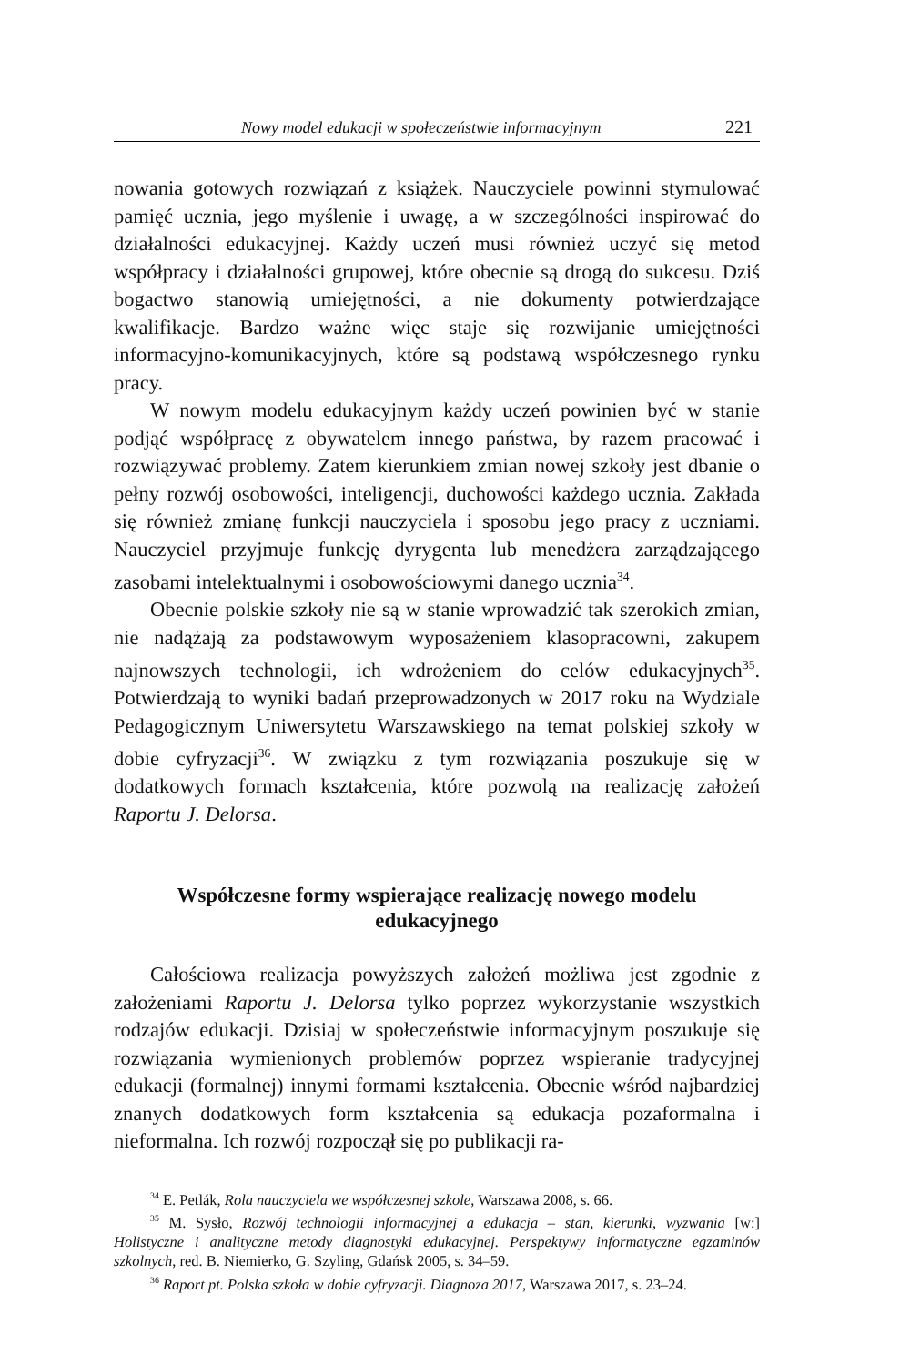Nowy model edukacji w społeczeństwie informacyjnym 221
nowania gotowych rozwiązań z książek. Nauczyciele powinni stymulować pamięć ucznia, jego myślenie i uwagę, a w szczególności inspirować do działalności edukacyjnej. Każdy uczeń musi również uczyć się metod współpracy i działalności grupowej, które obecnie są drogą do sukcesu. Dziś bogactwo stanowią umiejętności, a nie dokumenty potwierdzające kwalifikacje. Bardzo ważne więc staje się rozwijanie umiejętności informacyjno-komunikacyjnych, które są podstawą współczesnego rynku pracy.
W nowym modelu edukacyjnym każdy uczeń powinien być w stanie podjąć współpracę z obywatelem innego państwa, by razem pracować i rozwiązywać problemy. Zatem kierunkiem zmian nowej szkoły jest dbanie o pełny rozwój osobowości, inteligencji, duchowości każdego ucznia. Zakłada się również zmianę funkcji nauczyciela i sposobu jego pracy z uczniami. Nauczyciel przyjmuje funkcję dyrygenta lub menedżera zarządzającego zasobami intelektualnymi i osobowościowymi danego ucznia<sup>34</sup>.
Obecnie polskie szkoły nie są w stanie wprowadzić tak szerokich zmian, nie nadążają za podstawowym wyposażeniem klasopracowni, zakupem najnowszych technologii, ich wdrożeniem do celów edukacyjnych<sup>35</sup>. Potwierdzają to wyniki badań przeprowadzonych w 2017 roku na Wydziale Pedagogicznym Uniwersytetu Warszawskiego na temat polskiej szkoły w dobie cyfryzacji<sup>36</sup>. W związku z tym rozwiązania poszukuje się w dodatkowych formach kształcenia, które pozwolą na realizację założeń Raportu J. Delorsa.
Współczesne formy wspierające realizację nowego modelu edukacyjnego
Całościowa realizacja powyższych założeń możliwa jest zgodnie z założeniami Raportu J. Delorsa tylko poprzez wykorzystanie wszystkich rodzajów edukacji. Dzisiaj w społeczeństwie informacyjnym poszukuje się rozwiązania wymienionych problemów poprzez wspieranie tradycyjnej edukacji (formalnej) innymi formami kształcenia. Obecnie wśród najbardziej znanych dodatkowych form kształcenia są edukacja pozaformalna i nieformalna. Ich rozwój rozpoczął się po publikacji ra-
<sup>34</sup> E. Petlák, Rola nauczyciela we współczesnej szkole, Warszawa 2008, s. 66.
<sup>35</sup> M. Sysło, Rozwój technologii informacyjnej a edukacja – stan, kierunki, wyzwania [w:] Holistyczne i analityczne metody diagnostyki edukacyjnej. Perspektywy informatyczne egzaminów szkolnych, red. B. Niemierko, G. Szyling, Gdańsk 2005, s. 34–59.
<sup>36</sup> Raport pt. Polska szkoła w dobie cyfryzacji. Diagnoza 2017, Warszawa 2017, s. 23–24.